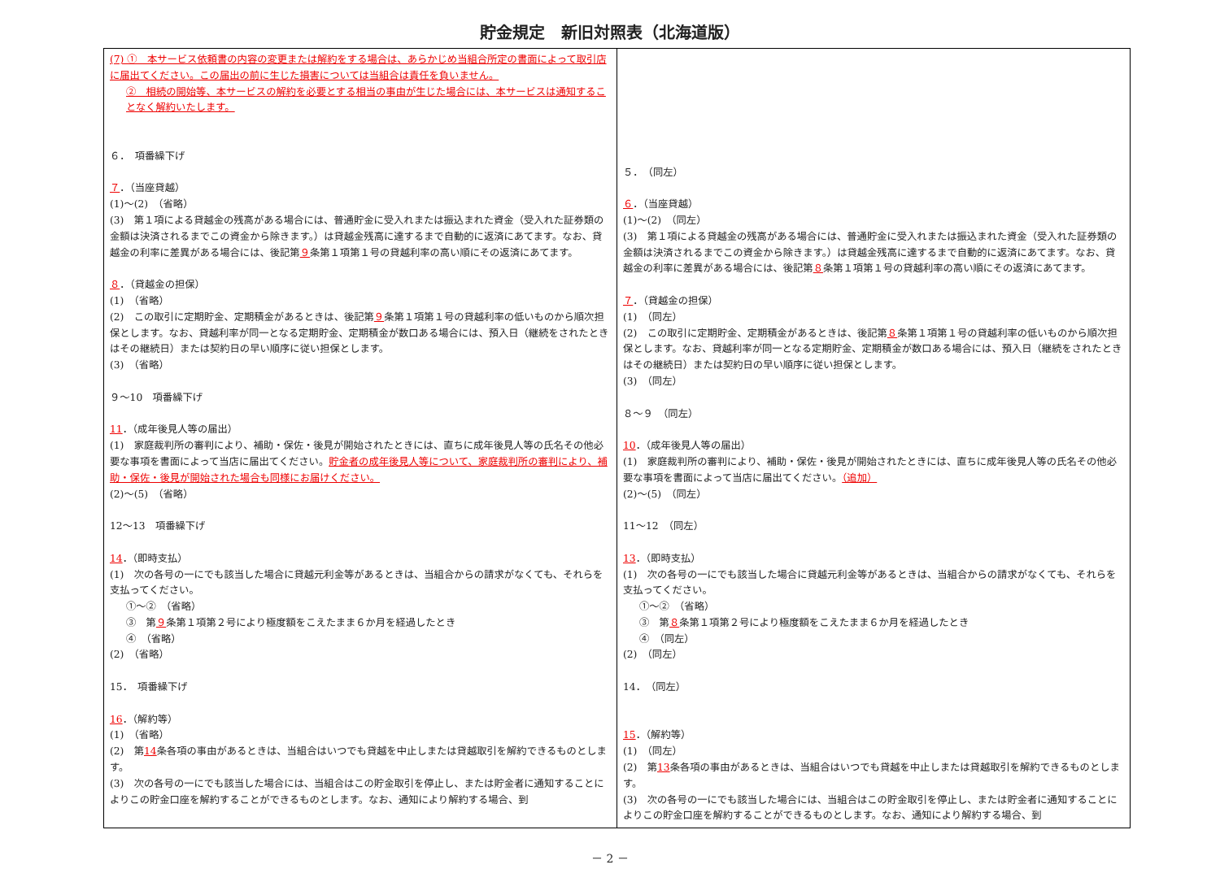貯金規定　新旧対照表（北海道版）
| (7) ① 本サービス依頼書の内容の変更または解約をする場合は、あらかじめ当組合所定の書面によって取引店に届出てください。この届出の前に生じた損害については当組合は責任を負いません。 ② 相続の開始等、本サービスの解約を必要とする相当の事由が生じた場合には、本サービスは通知することなく解約いたします。 ６． 項番繰下げ ７ ．（当座貸越） (1)～(2) （省略） (3) 第１項による貸越金の残高がある場合には、普通貯金に受入れまたは振込まれた資金（受入れた証券類の金額は決済されるまでこの資金から除きます。）は貸越金残高に達するまで自動的に返済にあてます。なお、貸越金の利率に差異がある場合には、後記第 ９ 条第１項第１号の貸越利率の高い順にその返済にあてます。 ８ ．（貸越金の担保） (1) （省略） (2) この取引に定期貯金、定期積金があるときは、後記第 ９ 条第１項第１号の貸越利率の低いものから順次担保とします。なお、貸越利率が同一となる定期貯金、定期積金が数口ある場合には、預入日（継続をされたときはその継続日）または契約日の早い順序に従い担保とします。 (3) （省略） ９～10 項番繰下げ 11 ．（成年後見人等の届出） (1) 家庭裁判所の審判により、補助・保佐・後見が開始されたときには、直ちに成年後見人等の氏名その他必要な事項を書面によって当店に届出てください。 貯金者の成年後見人等について、家庭裁判所の審判により、補助・保佐・後見が開始された場合も同様にお届けください。 (2)～(5) （省略） 12～13 項番繰下げ 14 ．（即時支払） (1) 次の各号の一にでも該当した場合に貸越元利金等があるときは、当組合からの請求がなくても、それらを支払ってください。 ①～② （省略） ③ 第 ９ 条第１項第２号により極度額をこえたまま６か月を経過したとき ④ （省略） (2) （省略） 15． 項番繰下げ 16 ．（解約等） (1) （省略） (2) 第 14 条各項の事由があるときは、当組合はいつでも貸越を中止しまたは貸越取引を解約できるものとします。 (3) 次の各号の一にでも該当した場合には、当組合はこの貯金取引を停止し、または貯金者に通知することによりこの貯金口座を解約することができるものとします。なお、通知により解約する場合、到 | ５． （同左） ６ ．（当座貸越） (1)～(2) （同左） (3) 第１項による貸越金の残高がある場合には、普通貯金に受入れまたは振込まれた資金（受入れた証券類の金額は決済されるまでこの資金から除きます。）は貸越金残高に達するまで自動的に返済にあてます。なお、貸越金の利率に差異がある場合には、後記第 ８ 条第１項第１号の貸越利率の高い順にその返済にあてます。 ７ ．（貸越金の担保） (1) （同左） (2) この取引に定期貯金、定期積金があるときは、後記第 ８ 条第１項第１号の貸越利率の低いものから順次担保とします。なお、貸越利率が同一となる定期貯金、定期積金が数口ある場合には、預入日（継続をされたときはその継続日）または契約日の早い順序に従い担保とします。 (3) （同左） ８～９ （同左） 10 ．（成年後見人等の届出） (1) 家庭裁判所の審判により、補助・保佐・後見が開始されたときには、直ちに成年後見人等の氏名その他必要な事項を書面によって当店に届出てください。 （追加） (2)～(5) （同左） 11～12 （同左） 13 ．（即時支払） (1) 次の各号の一にでも該当した場合に貸越元利金等があるときは、当組合からの請求がなくても、それらを支払ってください。 ①～② （省略） ③ 第 ８ 条第１項第２号により極度額をこえたまま６か月を経過したとき ④ （同左） (2) （同左） 14． （同左） 15 ．（解約等） (1) （同左） (2) 第 13 条各項の事由があるときは、当組合はいつでも貸越を中止しまたは貸越取引を解約できるものとします。 (3) 次の各号の一にでも該当した場合には、当組合はこの貯金取引を停止し、または貯金者に通知することによりこの貯金口座を解約することができるものとします。なお、通知により解約する場合、到 |
－ 2 －